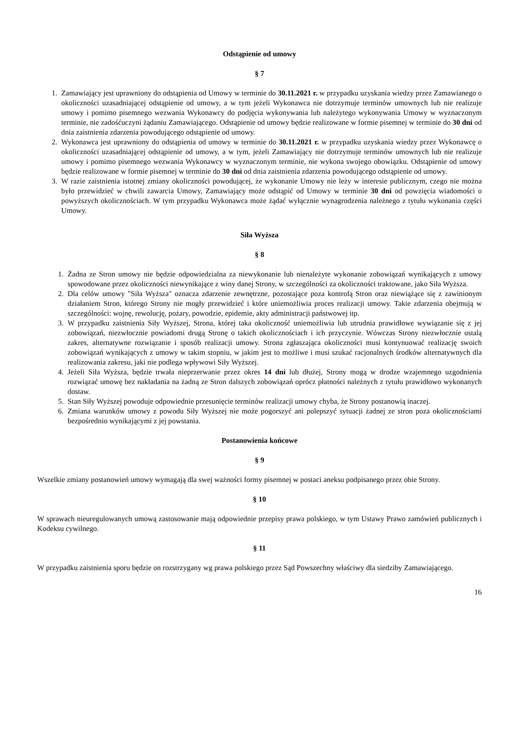Odstąpienie od umowy
§ 7
1. Zamawiający jest uprawniony do odstąpienia od Umowy w terminie do 30.11.2021 r. w przypadku uzyskania wiedzy przez Zamawianego o okoliczności uzasadniającej odstąpienie od umowy, a w tym jeżeli Wykonawca nie dotrzymuje terminów umownych lub nie realizuje umowy i pomimo pisemnego wezwania Wykonawcy do podjęcia wykonywania lub należytego wykonywania Umowy w wyznaczonym terminie, nie zadośćuczyni żądaniu Zamawiającego. Odstąpienie od umowy będzie realizowane w formie pisemnej w terminie do 30 dni od dnia zaistnienia zdarzenia powodującego odstąpienie od umowy.
2. Wykonawca jest uprawniony do odstąpienia od umowy w terminie do 30.11.2021 r. w przypadku uzyskania wiedzy przez Wykonawcę o okoliczności uzasadniającej odstąpienie od umowy, a w tym, jeżeli Zamawiający nie dotrzymuje terminów umownych lub nie realizuje umowy i pomimo pisemnego wezwania Wykonawcy w wyznaczonym terminie, nie wykona swojego obowiązku. Odstąpienie od umowy będzie realizowane w formie pisemnej w terminie do 30 dni od dnia zaistnienia zdarzenia powodującego odstąpienie od umowy.
3. W razie zaistnienia istotnej zmiany okoliczności powodującej, że wykonanie Umowy nie leży w interesie publicznym, czego nie można było przewidzieć w chwili zawarcia Umowy, Zamawiający może odstąpić od Umowy w terminie 30 dni od powzięcia wiadomości o powyższych okolicznościach. W tym przypadku Wykonawca może żądać wyłącznie wynagrodzenia należnego z tytułu wykonania części Umowy.
Siła Wyższa
§ 8
1. Żadna ze Stron umowy nie będzie odpowiedzialna za niewykonanie lub nienależyte wykonanie zobowiązań wynikających z umowy spowodowane przez okoliczności niewynikające z winy danej Strony, w szczególności za okoliczności traktowane, jako Siła Wyższa.
2. Dla celów umowy "Siła Wyższa" oznacza zdarzenie zewnętrzne, pozostające poza kontrolą Stron oraz niewiążące się z zawinionym działaniem Stron, którego Strony nie mogły przewidzieć i które uniemożliwia proces realizacji umowy. Takie zdarzenia obejmują w szczególności: wojnę, rewolucję, pożary, powodzie, epidemie, akty administracji państwowej itp.
3. W przypadku zaistnienia Siły Wyższej, Strona, której taka okoliczność uniemożliwia lub utrudnia prawidłowe wywiązanie się z jej zobowiązań, niezwłocznie powiadomi drugą Stronę o takich okolicznościach i ich przyczynie. Wówczas Strony niezwłocznie ustalą zakres, alternatywne rozwiązanie i sposób realizacji umowy. Strona zgłaszająca okoliczności musi kontynuować realizację swoich zobowiązań wynikających z umowy w takim stopniu, w jakim jest to możliwe i musi szukać racjonalnych środków alternatywnych dla realizowania zakresu, jaki nie podlega wpływowi Siły Wyższej.
4. Jeżeli Siła Wyższa, będzie trwała nieprzerwanie przez okres 14 dni lub dłużej, Strony mogą w drodze wzajemnego uzgodnienia rozwiązać umowę bez nakładania na żadną ze Stron dalszych zobowiązań oprócz płatności należnych z tytułu prawidłowo wykonanych dostaw.
5. Stan Siły Wyższej powoduje odpowiednie przesunięcie terminów realizacji umowy chyba, że Strony postanowią inaczej.
6. Zmiana warunków umowy z powodu Siły Wyższej nie może pogorszyć ani polepszyć sytuacji żadnej ze stron poza okolicznościami bezpośrednio wynikającymi z jej powstania.
Postanowienia końcowe
§ 9
Wszelkie zmiany postanowień umowy wymagają dla swej ważności formy pisemnej w postaci aneksu podpisanego przez obie Strony.
§ 10
W sprawach nieuregulowanych umową zastosowanie mają odpowiednie przepisy prawa polskiego, w tym Ustawy Prawo zamówień publicznych i Kodeksu cywilnego.
§ 11
W przypadku zaistnienia sporu będzie on rozstrzygany wg prawa polskiego przez Sąd Powszechny właściwy dla siedziby Zamawiającego.
16